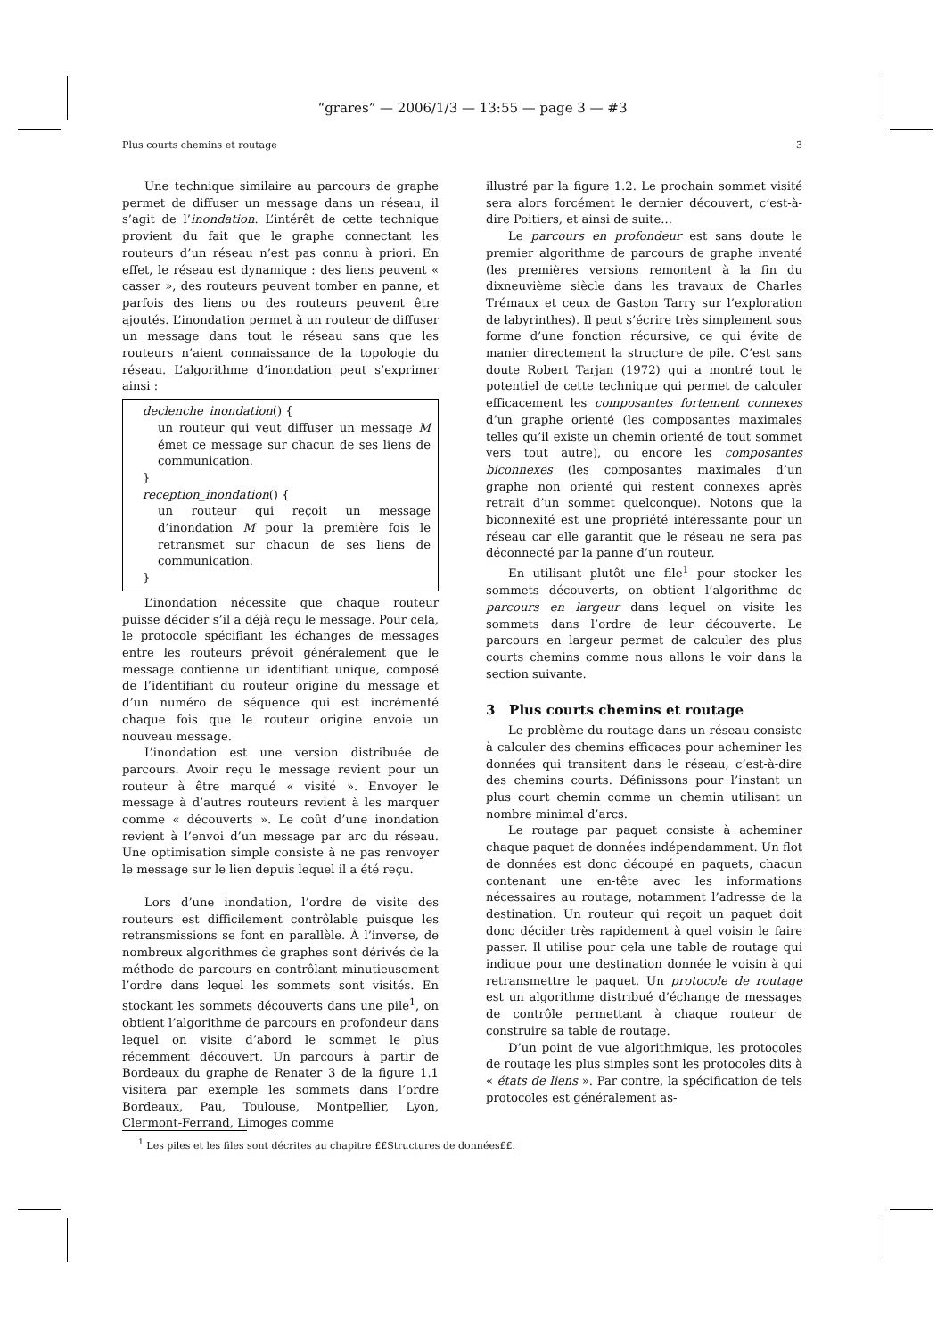“grares” — 2006/1/3 — 13:55 — page 3 — #3
Plus courts chemins et routage 3
Une technique similaire au parcours de graphe permet de diffuser un message dans un réseau, il s’agit de l’inondation. L’intérêt de cette technique provient du fait que le graphe connectant les routeurs d’un réseau n’est pas connu à priori. En effet, le réseau est dynamique : des liens peuvent « casser », des routeurs peuvent tomber en panne, et parfois des liens ou des routeurs peuvent être ajoutés. L’inondation permet à un routeur de diffuser un message dans tout le réseau sans que les routeurs n’aient connaissance de la topologie du réseau. L’algorithme d’inondation peut s’exprimer ainsi :
declenche_inondation() {
un routeur qui veut diffuser un message M émet ce message sur chacun de ses liens de communication.
}
reception_inondation() {
un routeur qui reçoit un message d’inondation M pour la première fois le retransmet sur chacun de ses liens de communication.
}
L’inondation nécessite que chaque routeur puisse décider s’il a déjà reçu le message. Pour cela, le protocole spécifiant les échanges de messages entre les routeurs prévoit généralement que le message contienne un identifiant unique, composé de l’identifiant du routeur origine du message et d’un numéro de séquence qui est incrémenté chaque fois que le routeur origine envoie un nouveau message.
L’inondation est une version distribuée de parcours. Avoir reçu le message revient pour un routeur à être marqué « visité ». Envoyer le message à d’autres routeurs revient à les marquer comme « découverts ». Le coût d’une inondation revient à l’envoi d’un message par arc du réseau. Une optimisation simple consiste à ne pas renvoyer le message sur le lien depuis lequel il a été reçu.
Lors d’une inondation, l’ordre de visite des routeurs est difficilement contrôlable puisque les retransmissions se font en parallèle. À l’inverse, de nombreux algorithmes de graphes sont dérivés de la méthode de parcours en contrôlant minutieusement l’ordre dans lequel les sommets sont visités. En stockant les sommets découverts dans une pile<sup>1</sup>, on obtient l’algorithme de parcours en profondeur dans lequel on visite d’abord le sommet le plus récemment découvert. Un parcours à partir de Bordeaux du graphe de Renater 3 de la figure 1.1 visitera par exemple les sommets dans l’ordre Bordeaux, Pau, Toulouse, Montpellier, Lyon, Clermont-Ferrand, Limoges comme
illustré par la figure 1.2. Le prochain sommet visité sera alors forcément le dernier découvert, c’est-à-dire Poitiers, et ainsi de suite...
Le parcours en profondeur est sans doute le premier algorithme de parcours de graphe inventé (les premières versions remontent à la fin du dixneuvième siècle dans les travaux de Charles Trémaux et ceux de Gaston Tarry sur l’exploration de labyrinthes). Il peut s’écrire très simplement sous forme d’une fonction récursive, ce qui évite de manier directement la structure de pile. C’est sans doute Robert Tarjan (1972) qui a montré tout le potentiel de cette technique qui permet de calculer efficacement les composantes fortement connexes d’un graphe orienté (les composantes maximales telles qu’il existe un chemin orienté de tout sommet vers tout autre), ou encore les composantes biconnexes (les composantes maximales d’un graphe non orienté qui restent connexes après retrait d’un sommet quelconque). Notons que la biconnexité est une propriété intéressante pour un réseau car elle garantit que le réseau ne sera pas déconnecté par la panne d’un routeur.
En utilisant plutôt une file<sup>1</sup> pour stocker les sommets découverts, on obtient l’algorithme de parcours en largeur dans lequel on visite les sommets dans l’ordre de leur découverte. Le parcours en largeur permet de calculer des plus courts chemins comme nous allons le voir dans la section suivante.
3 Plus courts chemins et routage
Le problème du routage dans un réseau consiste à calculer des chemins efficaces pour acheminer les données qui transitent dans le réseau, c’est-à-dire des chemins courts. Définissons pour l’instant un plus court chemin comme un chemin utilisant un nombre minimal d’arcs.
Le routage par paquet consiste à acheminer chaque paquet de données indépendamment. Un flot de données est donc découpé en paquets, chacun contenant une en-tête avec les informations nécessaires au routage, notamment l’adresse de la destination. Un routeur qui reçoit un paquet doit donc décider très rapidement à quel voisin le faire passer. Il utilise pour cela une table de routage qui indique pour une destination donnée le voisin à qui retransmettre le paquet. Un protocole de routage est un algorithme distribué d’échange de messages de contrôle permettant à chaque routeur de construire sa table de routage.
D’un point de vue algorithmique, les protocoles de routage les plus simples sont les protocoles dits à « états de liens ». Par contre, la spécification de tels protocoles est généralement as-
<sup>1</sup> Les piles et les files sont décrites au chapitre ££Structures de données££.